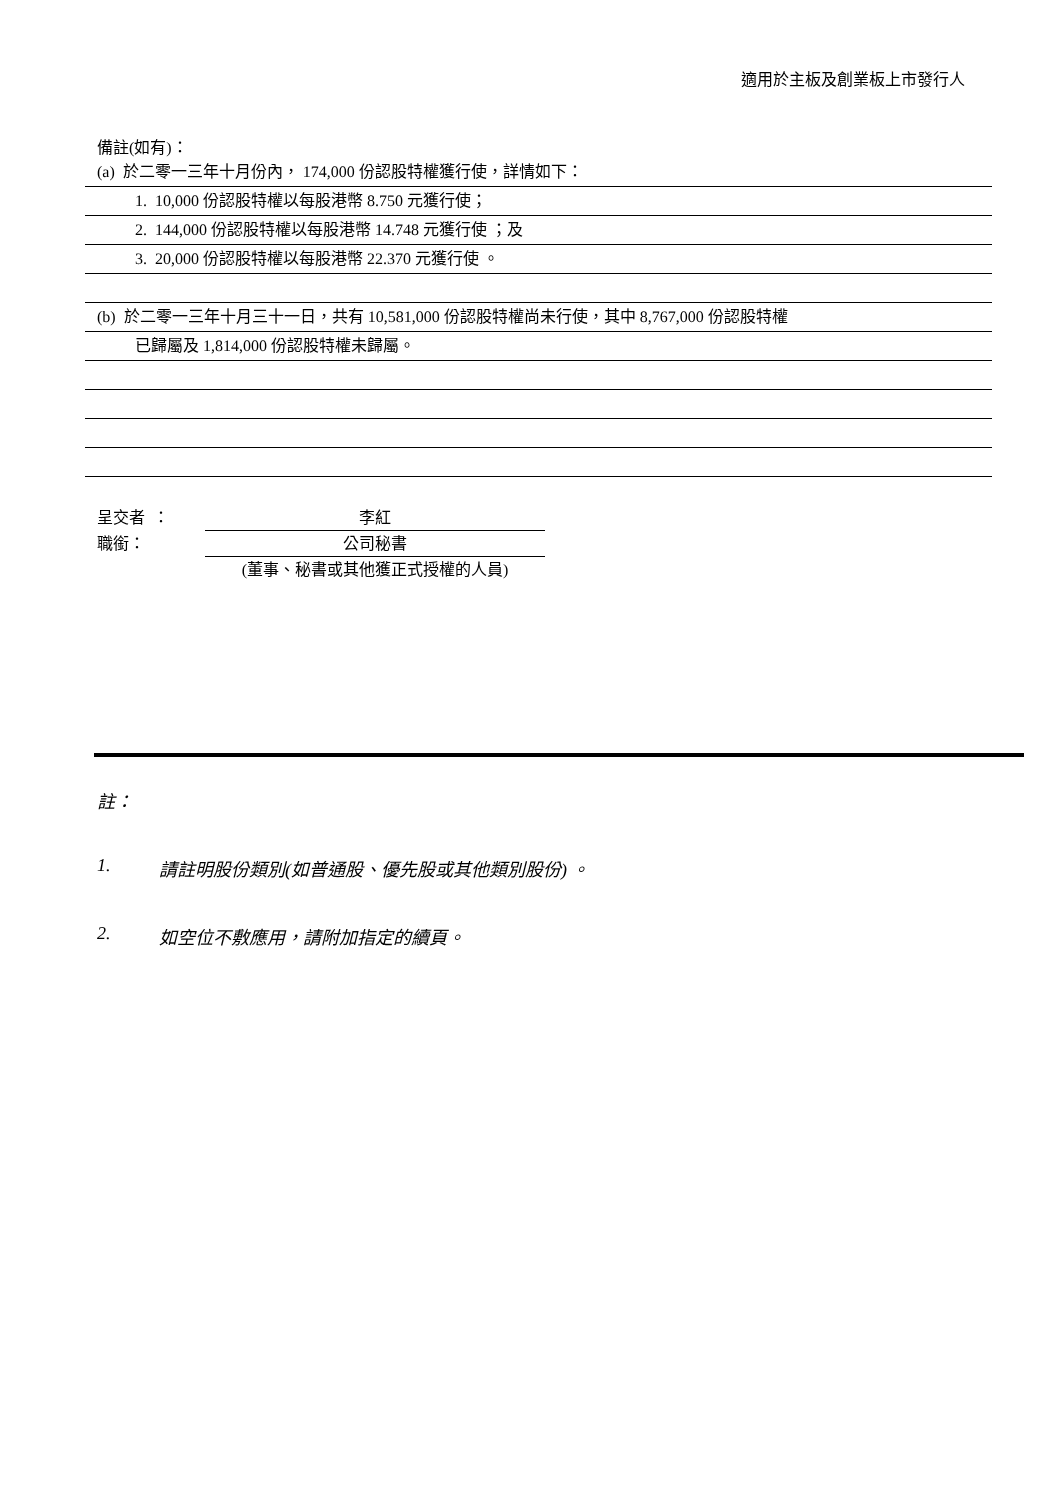適用於主板及創業板上市發行人
備註(如有)：
(a) 於二零一三年十月份內， 174,000 份認股特權獲行使，詳情如下：
1. 10,000 份認股特權以每股港幣 8.750 元獲行使；
2. 144,000 份認股特權以每股港幣 14.748 元獲行使 ；及
3. 20,000 份認股特權以每股港幣 22.370 元獲行使 。
(b) 於二零一三年十月三十一日，共有 10,581,000 份認股特權尚未行使，其中 8,767,000 份認股特權
已歸屬及 1,814,000 份認股特權未歸屬。
呈交者 ： 李紅
職銜： 公司秘書
(董事、秘書或其他獲正式授權的人員)
註：
1. 請註明股份類別(如普通股、優先股或其他類別股份) 。
2. 如空位不敷應用，請附加指定的續頁。